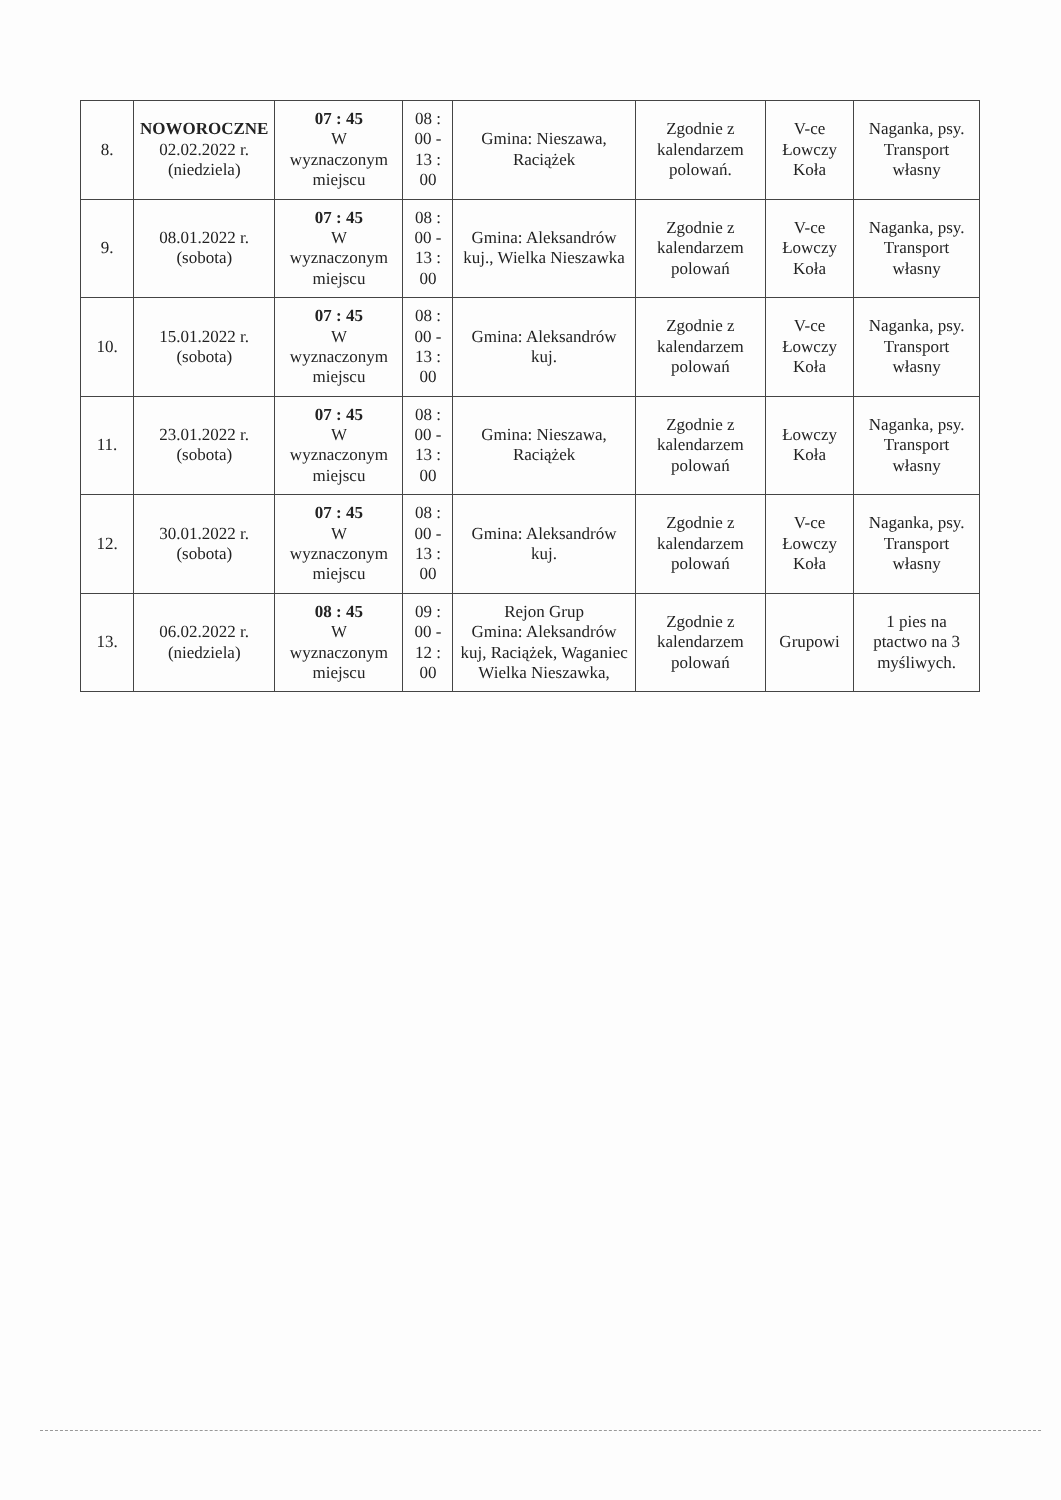| 8. | NOWOROCZNE 02.02.2022 r. (niedziela) | 07 : 45 W wyznaczonym miejscu | 08 : 00 - 13 : 00 | Gmina: Nieszawa, Raciążek | Zgodnie z kalendarzem polowań. | V-ce Łowczy Koła | Naganka, psy. Transport własny |
| 9. | 08.01.2022 r. (sobota) | 07 : 45 W wyznaczonym miejscu | 08 : 00 - 13 : 00 | Gmina: Aleksandrów kuj., Wielka Nieszawka | Zgodnie z kalendarzem polowań | V-ce Łowczy Koła | Naganka, psy. Transport własny |
| 10. | 15.01.2022 r. (sobota) | 07 : 45 W wyznaczonym miejscu | 08 : 00 - 13 : 00 | Gmina: Aleksandrów kuj. | Zgodnie z kalendarzem polowań | V-ce Łowczy Koła | Naganka, psy. Transport własny |
| 11. | 23.01.2022 r. (sobota) | 07 : 45 W wyznaczonym miejscu | 08 : 00 - 13 : 00 | Gmina: Nieszawa, Raciążek | Zgodnie z kalendarzem polowań | Łowczy Koła | Naganka, psy. Transport własny |
| 12. | 30.01.2022 r. (sobota) | 07 : 45 W wyznaczonym miejscu | 08 : 00 - 13 : 00 | Gmina: Aleksandrów kuj. | Zgodnie z kalendarzem polowań | V-ce Łowczy Koła | Naganka, psy. Transport własny |
| 13. | 06.02.2022 r. (niedziela) | 08 : 45 W wyznaczonym miejscu | 09 : 00 - 12 : 00 | Rejon Grup Gmina: Aleksandrów kuj, Raciążek, Waganiec Wielka Nieszawka, | Zgodnie z kalendarzem polowań | Grupowi | 1 pies na ptactwo na 3 myśliwych. |